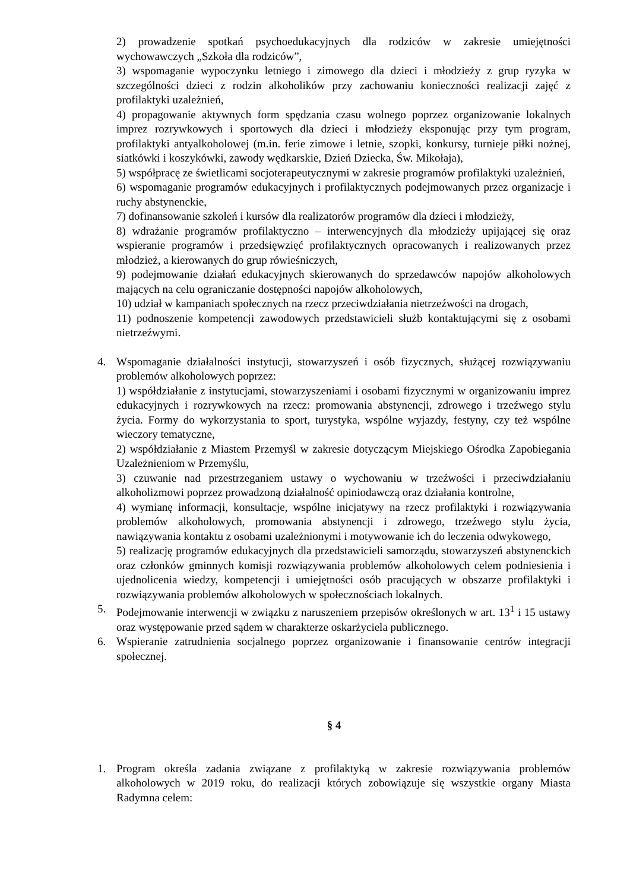2) prowadzenie spotkań psychoedukacyjnych dla rodziców w zakresie umiejętności wychowawczych „Szkoła dla rodziców”,
3) wspomaganie wypoczynku letniego i zimowego dla dzieci i młodzieży z grup ryzyka w szczególności dzieci z rodzin alkoholików przy zachowaniu konieczności realizacji zajęć z profilaktyki uzależnień,
4) propagowanie aktywnych form spędzania czasu wolnego poprzez organizowanie lokalnych imprez rozrywkowych i sportowych dla dzieci i młodzieży eksponując przy tym program, profilaktyki antyalkoholowej (m.in. ferie zimowe i letnie, szopki, konkursy, turnieje piłki nożnej, siatkówki i koszykówki, zawody wędkarskie, Dzień Dziecka, Św. Mikołaja),
5) współpracę ze świetlicami socjoterapeutycznymi w zakresie programów profilaktyki uzależnień,
6) wspomaganie programów edukacyjnych i profilaktycznych podejmowanych przez organizacje i ruchy abstynenckie,
7) dofinansowanie szkoleń i kursów dla realizatorów programów dla dzieci i młodzieży,
8) wdrażanie programów profilaktyczno – interwencyjnych dla młodzieży upijającej się oraz wspieranie programów i przedsięwzięć profilaktycznych opracowanych i realizowanych przez młodzież, a kierowanych do grup rówieśniczych,
9) podejmowanie działań edukacyjnych skierowanych do sprzedawców napojów alkoholowych mających na celu ograniczanie dostępności napojów alkoholowych,
10) udział w kampaniach społecznych na rzecz przeciwdziałania nietrzeźwości na drogach,
11) podnoszenie kompetencji zawodowych przedstawicieli służb kontaktującymi się z osobami nietrzeźwymi.
4. Wspomaganie działalności instytucji, stowarzyszeń i osób fizycznych, służącej rozwiązywaniu problemów alkoholowych poprzez:
1) współdziałanie z instytucjami, stowarzyszeniami i osobami fizycznymi w organizowaniu imprez edukacyjnych i rozrywkowych na rzecz: promowania abstynencji, zdrowego i trzeźwego stylu życia. Formy do wykorzystania to sport, turystyka, wspólne wyjazdy, festyny, czy też wspólne wieczory tematyczne,
2) współdziałanie z Miastem Przemyśl w zakresie dotyczącym Miejskiego Ośrodka Zapobiegania Uzależnieniom w Przemyślu,
3) czuwanie nad przestrzeganiem ustawy o wychowaniu w trzeźwości i przeciwdziałaniu alkoholizmowi poprzez prowadzoną działalność opiniodawczą oraz działania kontrolne,
4) wymianę informacji, konsultacje, wspólne inicjatywy na rzecz profilaktyki i rozwiązywania problemów alkoholowych, promowania abstynencji i zdrowego, trzeźwego stylu życia, nawiązywania kontaktu z osobami uzależnionymi i motywowanie ich do leczenia odwykowego,
5) realizację programów edukacyjnych dla przedstawicieli samorządu, stowarzyszeń abstynenckich oraz członków gminnych komisji rozwiązywania problemów alkoholowych celem podniesienia i ujednolicenia wiedzy, kompetencji i umiejętności osób pracujących w obszarze profilaktyki i rozwiązywania problemów alkoholowych w społecznościach lokalnych.
5. Podejmowanie interwencji w związku z naruszeniem przepisów określonych w art. 13<sup>1</sup> i 15 ustawy oraz występowanie przed sądem w charakterze oskarżyciela publicznego.
6. Wspieranie zatrudnienia socjalnego poprzez organizowanie i finansowanie centrów integracji społecznej.
§ 4
1. Program określa zadania związane z profilaktyką w zakresie rozwiązywania problemów alkoholowych w 2019 roku, do realizacji których zobowiązuje się wszystkie organy Miasta Radymna celem: